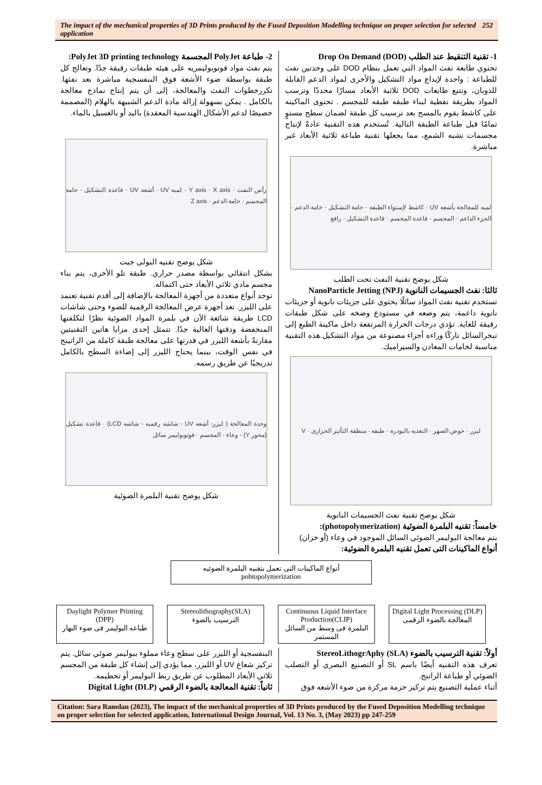The impact of the mechanical properties of 3D Prints produced by the Fused Deposition Modelling technique on proper selection for selected application 252
1- تقنية التنقيط عند الطلب Drop On Demand (DOD)
تحتوي طابعة نفث المواد التي تعمل بنظام DOD على وحدتين نفث للطباعة : واحدة لإيداع مواد التشكيل والأخرى لمواد الدعم القابلة للذوبان، وتتبع طابعات DOD ثلاثية الأبعاد مسارًا محددًا وترسب المواد بطريقة نقطية لبناء طبقه طبقه للمجسم . تحتوى الماكينه على كاشط يقوم بالمسح بعد ترسيب كل طبقة لضمان سطح مستوٍ تمامًا قبل طباعة الطبقة التالية. تُستخدم هذه التقنية عادةً لإنتاج مجسمات تشبه الشمع، مما يجعلها تقنية طباعة ثلاثية الأبعاد غير مباشرة.
لمبه للمعالجة بأشعه UV · كاشط لإستواء الطبقه · خامة التشكيل · خامة الدعم · الجزء الداعم · المجسم · قاعدة المجسم · قاعدة التشكيل · رافع
شكل يوضح تقنية النفث تحت الطلب
ثالثا: نفث الجسيمات النانوية NanoParticle Jetting (NPJ)
تستخدم تقنية نفث المواد سائلًا يحتوي على جزيئات نانوية أو جزيئات نانوية داعمة، يتم وضعه في مستودع وضخه على شكل طبقات رقيقة للغاية. تؤدي درجات الحرارة المرتفعة داخل ماكينة الطبع إلى تبخرالسائل تاركًا وراءه أجزاء مصنوعة من مواد التشكيل.هذه التقنية مناسبة لخامات المعادن والسيراميك.
ليزر · حوض الصهر · التغذيه بالبودرة · طبقه · منطقة التأثير الحرارى · V
شكل يوضح تقنية نفث الجسيمات النانوية
خامساً: تقنيه البلمرة الضوئية (photopolymerization):
يتم معالجة البوليمر الضوئي السائل الموجود في وعاء (أو خزان)
أنواع الماكينات التى تعمل تقنيه البلمرة الضوئية:
2- طباعة PolyJet المجسمة PolyJet 3D printing technology:
يتم نفث مواد فوتوبوليمريه على هيئه طبقات رقيقة جدًا. وتعالج كل طبقة بواسطة ضوء الأشعة فوق البنفسجية مباشرة بعد نفثها. تكررخطوات النفث والمعالجة، إلى أن يتم إنتاج نماذج معالجة بالكامل . يمكن بسهولة إزالة مادة الدعم الشبيهة بالهلام (المصممة خصيصًا لدعم الأشكال الهندسية المعقدة) باليد أو بالغسيل بالماء.
رأس النفث · Y axis · X axis · لمبه UV · أشعه UV · قاعدة التشكيل · خامة المجسم · خامة الدعم · Z axis
شكل يوضح تقنيه البولى جيت
بشكل انتقائي بواسطة مصدر حراري. طبقة تلو الأخرى، يتم بناء مجسم مادي ثلاثي الأبعاد حتى اكتماله.
توجد أنواع متعددة من أجهزة المعالجة بالإضافة إلى أقدم تقنية تعتمد على الليزر. تعد أجهزة عرض المعالجة الرقمية للضوء وحتى شاشات LCD طريقة شائعة الآن في بلمرة المواد الضوئية نظرًا لتكلفتها المنخفضة ودقتها العالية جدًا. تتمثل إحدى مزايا هاتين التقنيتين مقارنةً بأشعة الليزر في قدرتها على معالجة طبقة كاملة من الراتينج في نفس الوقت، بينما يحتاج الليزر إلى إضاءة السطح بالكامل تدريجيًا عن طريق رسمه.
وحدة المعالجة ( ليزر- أشعه UV - شاشه رقميه - شاشه LCD) · قاعدة تشكيل (محور Y) · وعاء · المجسم · فوتوبوليمر سائل
شكل يوضح تقنية البلمرة الضوئية
أنواع الماكينات التى تعمل بتقنيه البلمرة الضوئيه
pohtopolymerization
Digital Light Processing (DLP)
المعالجة بالضوء الرقمى
Continuous Liquid Interface Production(CLIP)
البلمرة فى وسط من السائل المستمر
Stereolithography(SLA)
الترسيب بالضوء
Daylight Polymer Printing (DPP)
طباعه البوليمر فى ضوء النهار
أولاً: تقنية الترسيب بالضوء StereoLithogrAphy (SLA)
تعرف هذه التقنيه أيضًا باسم SL أو التصنيع البصري أو التصلب الضوئي أو طباعة الراتنج.
أثناء عملية التصنيع يتم تركيز حزمة مركزة من ضوء الأشعه فوق
البنفسجية أو الليزر على سطح وعاء مملوء ببوليمر ضوئي سائل. يتم تركيز شعاع UV أو الليزر، مما يؤدي إلى إنشاء كل طبقة من المجسم ثلاثي الأبعاد المطلوب عن طريق ربط البوليمر أو تحطيمه.
ثانياً: تقنية المعالجة بالضوء الرقمي (DLP) Digital Light
Citation: Sara Ramdan (2023), The impact of the mechanical properties of 3D Prints produced by the Fused Deposition Modelling technique on proper selection for selected application, International Design Journal, Vol. 13 No. 3, (May 2023) pp 247-259